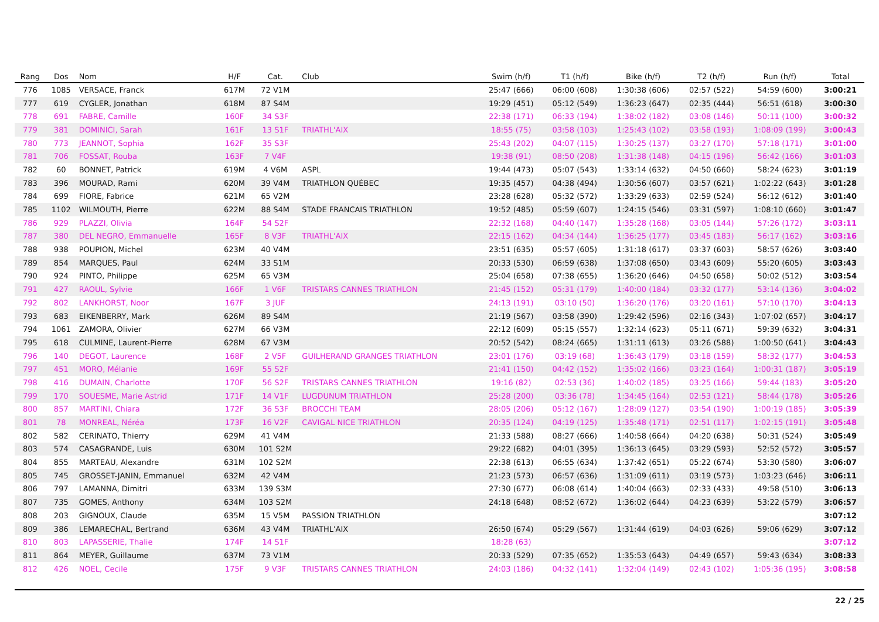| Rang | Dos | Nom | H/F | Cat. | Club | Swim (h/f) | T1 (h/f) | Bike (h/f) | T2 (h/f) | Run (h/f) | Total |
| --- | --- | --- | --- | --- | --- | --- | --- | --- | --- | --- | --- |
| 776 | 1085 | VERSACE, Franck | 617M | 72 V1M | | 25:47 (666) | 06:00 (608) | 1:30:38 (606) | 02:57 (522) | 54:59 (600) | 3:00:21 |
| 777 | 619 | CYGLER, Jonathan | 618M | 87 S4M | | 19:29 (451) | 05:12 (549) | 1:36:23 (647) | 02:35 (444) | 56:51 (618) | 3:00:30 |
| 778 | 691 | FABRE, Camille | 160F | 34 S3F | | 22:38 (171) | 06:33 (194) | 1:38:02 (182) | 03:08 (146) | 50:11 (100) | 3:00:32 |
| 779 | 381 | DOMINICI, Sarah | 161F | 13 S1F | TRIATHL'AIX | 18:55 (75) | 03:58 (103) | 1:25:43 (102) | 03:58 (193) | 1:08:09 (199) | 3:00:43 |
| 780 | 773 | JEANNOT, Sophia | 162F | 35 S3F | | 25:43 (202) | 04:07 (115) | 1:30:25 (137) | 03:27 (170) | 57:18 (171) | 3:01:00 |
| 781 | 706 | FOSSAT, Rouba | 163F | 7 V4F | | 19:38 (91) | 08:50 (208) | 1:31:38 (148) | 04:15 (196) | 56:42 (166) | 3:01:03 |
| 782 | 60 | BONNET, Patrick | 619M | 4 V6M | ASPL | 19:44 (473) | 05:07 (543) | 1:33:14 (632) | 04:50 (660) | 58:24 (623) | 3:01:19 |
| 783 | 396 | MOURAD, Rami | 620M | 39 V4M | TRIATHLON QUÉBEC | 19:35 (457) | 04:38 (494) | 1:30:56 (607) | 03:57 (621) | 1:02:22 (643) | 3:01:28 |
| 784 | 699 | FIORE, Fabrice | 621M | 65 V2M | | 23:28 (628) | 05:32 (572) | 1:33:29 (633) | 02:59 (524) | 56:12 (612) | 3:01:40 |
| 785 | 1102 | WILMOUTH, Pierre | 622M | 88 S4M | STADE FRANCAIS TRIATHLON | 19:52 (485) | 05:59 (607) | 1:24:15 (546) | 03:31 (597) | 1:08:10 (660) | 3:01:47 |
| 786 | 929 | PLAZZI, Olivia | 164F | 54 S2F | | 22:32 (168) | 04:40 (147) | 1:35:28 (168) | 03:05 (144) | 57:26 (172) | 3:03:11 |
| 787 | 380 | DEL NEGRO, Emmanuelle | 165F | 8 V3F | TRIATHL'AIX | 22:15 (162) | 04:34 (144) | 1:36:25 (177) | 03:45 (183) | 56:17 (162) | 3:03:16 |
| 788 | 938 | POUPION, Michel | 623M | 40 V4M | | 23:51 (635) | 05:57 (605) | 1:31:18 (617) | 03:37 (603) | 58:57 (626) | 3:03:40 |
| 789 | 854 | MARQUES, Paul | 624M | 33 S1M | | 20:33 (530) | 06:59 (638) | 1:37:08 (650) | 03:43 (609) | 55:20 (605) | 3:03:43 |
| 790 | 924 | PINTO, Philippe | 625M | 65 V3M | | 25:04 (658) | 07:38 (655) | 1:36:20 (646) | 04:50 (658) | 50:02 (512) | 3:03:54 |
| 791 | 427 | RAOUL, Sylvie | 166F | 1 V6F | TRISTARS CANNES TRIATHLON | 21:45 (152) | 05:31 (179) | 1:40:00 (184) | 03:32 (177) | 53:14 (136) | 3:04:02 |
| 792 | 802 | LANKHORST, Noor | 167F | 3 JUF | | 24:13 (191) | 03:10 (50) | 1:36:20 (176) | 03:20 (161) | 57:10 (170) | 3:04:13 |
| 793 | 683 | EIKENBERRY, Mark | 626M | 89 S4M | | 21:19 (567) | 03:58 (390) | 1:29:42 (596) | 02:16 (343) | 1:07:02 (657) | 3:04:17 |
| 794 | 1061 | ZAMORA, Olivier | 627M | 66 V3M | | 22:12 (609) | 05:15 (557) | 1:32:14 (623) | 05:11 (671) | 59:39 (632) | 3:04:31 |
| 795 | 618 | CULMINE, Laurent-Pierre | 628M | 67 V3M | | 20:52 (542) | 08:24 (665) | 1:31:11 (613) | 03:26 (588) | 1:00:50 (641) | 3:04:43 |
| 796 | 140 | DEGOT, Laurence | 168F | 2 V5F | GUILHERAND GRANGES TRIATHLON | 23:01 (176) | 03:19 (68) | 1:36:43 (179) | 03:18 (159) | 58:32 (177) | 3:04:53 |
| 797 | 451 | MORO, Mélanie | 169F | 55 S2F | | 21:41 (150) | 04:42 (152) | 1:35:02 (166) | 03:23 (164) | 1:00:31 (187) | 3:05:19 |
| 798 | 416 | DUMAIN, Charlotte | 170F | 56 S2F | TRISTARS CANNES TRIATHLON | 19:16 (82) | 02:53 (36) | 1:40:02 (185) | 03:25 (166) | 59:44 (183) | 3:05:20 |
| 799 | 170 | SOUESME, Marie Astrid | 171F | 14 V1F | LUGDUNUM TRIATHLON | 25:28 (200) | 03:36 (78) | 1:34:45 (164) | 02:53 (121) | 58:44 (178) | 3:05:26 |
| 800 | 857 | MARTINI, Chiara | 172F | 36 S3F | BROCCHI TEAM | 28:05 (206) | 05:12 (167) | 1:28:09 (127) | 03:54 (190) | 1:00:19 (185) | 3:05:39 |
| 801 | 78 | MONREAL, Néréa | 173F | 16 V2F | CAVIGAL NICE TRIATHLON | 20:35 (124) | 04:19 (125) | 1:35:48 (171) | 02:51 (117) | 1:02:15 (191) | 3:05:48 |
| 802 | 582 | CERINATO, Thierry | 629M | 41 V4M | | 21:33 (588) | 08:27 (666) | 1:40:58 (664) | 04:20 (638) | 50:31 (524) | 3:05:49 |
| 803 | 574 | CASAGRANDE, Luis | 630M | 101 S2M | | 29:22 (682) | 04:01 (395) | 1:36:13 (645) | 03:29 (593) | 52:52 (572) | 3:05:57 |
| 804 | 855 | MARTEAU, Alexandre | 631M | 102 S2M | | 22:38 (613) | 06:55 (634) | 1:37:42 (651) | 05:22 (674) | 53:30 (580) | 3:06:07 |
| 805 | 745 | GROSSET-JANIN, Emmanuel | 632M | 42 V4M | | 21:23 (573) | 06:57 (636) | 1:31:09 (611) | 03:19 (573) | 1:03:23 (646) | 3:06:11 |
| 806 | 797 | LAMANNA, Dimitri | 633M | 139 S3M | | 27:30 (677) | 06:08 (614) | 1:40:04 (663) | 02:33 (433) | 49:58 (510) | 3:06:13 |
| 807 | 735 | GOMES, Anthony | 634M | 103 S2M | | 24:18 (648) | 08:52 (672) | 1:36:02 (644) | 04:23 (639) | 53:22 (579) | 3:06:57 |
| 808 | 203 | GIGNOUX, Claude | 635M | 15 V5M | PASSION TRIATHLON | | | | | | 3:07:12 |
| 809 | 386 | LEMARECHAL, Bertrand | 636M | 43 V4M | TRIATHL'AIX | 26:50 (674) | 05:29 (567) | 1:31:44 (619) | 04:03 (626) | 59:06 (629) | 3:07:12 |
| 810 | 803 | LAPASSERIE, Thalie | 174F | 14 S1F | | 18:28 (63) | | | | | 3:07:12 |
| 811 | 864 | MEYER, Guillaume | 637M | 73 V1M | | 20:33 (529) | 07:35 (652) | 1:35:53 (643) | 04:49 (657) | 59:43 (634) | 3:08:33 |
| 812 | 426 | NOEL, Cecile | 175F | 9 V3F | TRISTARS CANNES TRIATHLON | 24:03 (186) | 04:32 (141) | 1:32:04 (149) | 02:43 (102) | 1:05:36 (195) | 3:08:58 |
22 / 25